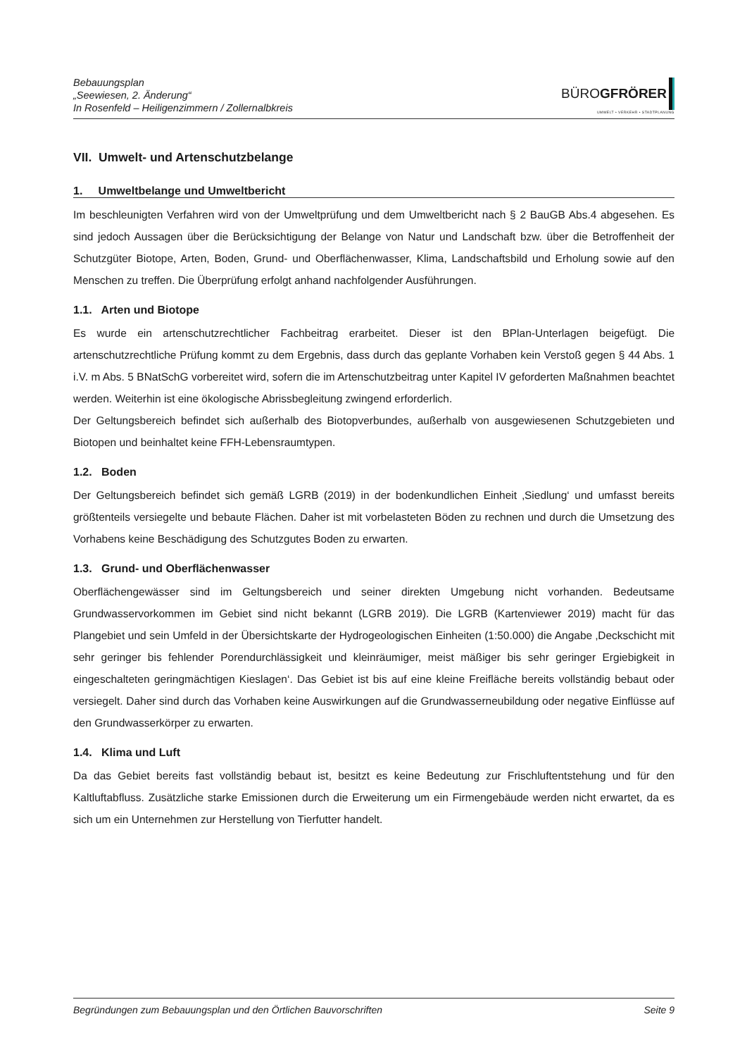Bebauungsplan
„Seewiesen, 2. Änderung“
In Rosenfeld – Heiligenzimmern / Zollernalbkreis
BÜROGFRÖRER
UMWELT • VERKEHR • STADTPLANUNG
VII. Umwelt- und Artenschutzbelange
1. Umweltbelange und Umweltbericht
Im beschleunigten Verfahren wird von der Umweltprüfung und dem Umweltbericht nach § 2 BauGB Abs.4 abgesehen. Es sind jedoch Aussagen über die Berücksichtigung der Belange von Natur und Landschaft bzw. über die Betroffenheit der Schutzgüter Biotope, Arten, Boden, Grund- und Oberflächenwasser, Klima, Landschaftsbild und Erholung sowie auf den Menschen zu treffen. Die Überprüfung erfolgt anhand nachfolgender Ausführungen.
1.1. Arten und Biotope
Es wurde ein artenschutzrechtlicher Fachbeitrag erarbeitet. Dieser ist den BPlan-Unterlagen beigefügt. Die artenschutzrechtliche Prüfung kommt zu dem Ergebnis, dass durch das geplante Vorhaben kein Verstoß gegen § 44 Abs. 1 i.V. m Abs. 5 BNatSchG vorbereitet wird, sofern die im Artenschutzbeitrag unter Kapitel IV geforderten Maßnahmen beachtet werden. Weiterhin ist eine ökologische Abrissbegleitung zwingend erforderlich.
Der Geltungsbereich befindet sich außerhalb des Biotopverbundes, außerhalb von ausgewiesenen Schutzgebieten und Biotopen und beinhaltet keine FFH-Lebensraumtypen.
1.2. Boden
Der Geltungsbereich befindet sich gemäß LGRB (2019) in der bodenkundlichen Einheit ‚Siedlung‘ und umfasst bereits größtenteils versiegelte und bebaute Flächen. Daher ist mit vorbelasteten Böden zu rechnen und durch die Umsetzung des Vorhabens keine Beschädigung des Schutzgutes Boden zu erwarten.
1.3. Grund- und Oberflächenwasser
Oberflächengewässer sind im Geltungsbereich und seiner direkten Umgebung nicht vorhanden. Bedeutsame Grundwasservorkommen im Gebiet sind nicht bekannt (LGRB 2019). Die LGRB (Kartenviewer 2019) macht für das Plangebiet und sein Umfeld in der Übersichtskarte der Hydrogeologischen Einheiten (1:50.000) die Angabe ‚Deckschicht mit sehr geringer bis fehlender Porendurchlässigkeit und kleinräumiger, meist mäßiger bis sehr geringer Ergiebigkeit in eingeschalteten geringmächtigen Kieslagen‘. Das Gebiet ist bis auf eine kleine Freifläche bereits vollständig bebaut oder versiegelt. Daher sind durch das Vorhaben keine Auswirkungen auf die Grundwasserneubildung oder negative Einflüsse auf den Grundwasserkörper zu erwarten.
1.4. Klima und Luft
Da das Gebiet bereits fast vollständig bebaut ist, besitzt es keine Bedeutung zur Frischluftentstehung und für den Kaltluftabfluss. Zusätzliche starke Emissionen durch die Erweiterung um ein Firmengebäude werden nicht erwartet, da es sich um ein Unternehmen zur Herstellung von Tierfutter handelt.
Begründungen zum Bebauungsplan und den Örtlichen Bauvorschriften Seite 9